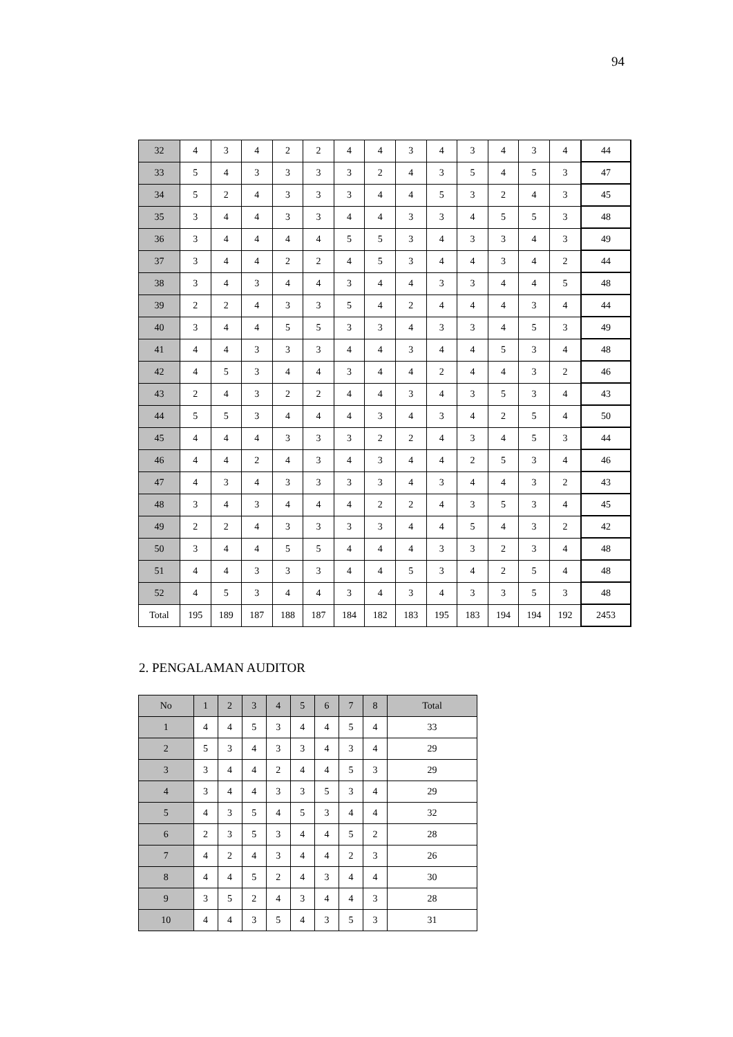94
| 32 | 4 | 3 | 4 | 2 | 2 | 4 | 4 | 3 | 4 | 3 | 4 | 3 | 4 | 44 |
| 33 | 5 | 4 | 3 | 3 | 3 | 3 | 2 | 4 | 3 | 5 | 4 | 5 | 3 | 47 |
| 34 | 5 | 2 | 4 | 3 | 3 | 3 | 4 | 4 | 5 | 3 | 2 | 4 | 3 | 45 |
| 35 | 3 | 4 | 4 | 3 | 3 | 4 | 4 | 3 | 3 | 4 | 5 | 5 | 3 | 48 |
| 36 | 3 | 4 | 4 | 4 | 4 | 5 | 5 | 3 | 4 | 3 | 3 | 4 | 3 | 49 |
| 37 | 3 | 4 | 4 | 2 | 2 | 4 | 5 | 3 | 4 | 4 | 3 | 4 | 2 | 44 |
| 38 | 3 | 4 | 3 | 4 | 4 | 3 | 4 | 4 | 3 | 3 | 4 | 4 | 5 | 48 |
| 39 | 2 | 2 | 4 | 3 | 3 | 5 | 4 | 2 | 4 | 4 | 4 | 3 | 4 | 44 |
| 40 | 3 | 4 | 4 | 5 | 5 | 3 | 3 | 4 | 3 | 3 | 4 | 5 | 3 | 49 |
| 41 | 4 | 4 | 3 | 3 | 3 | 4 | 4 | 3 | 4 | 4 | 5 | 3 | 4 | 48 |
| 42 | 4 | 5 | 3 | 4 | 4 | 3 | 4 | 4 | 2 | 4 | 4 | 3 | 2 | 46 |
| 43 | 2 | 4 | 3 | 2 | 2 | 4 | 4 | 3 | 4 | 3 | 5 | 3 | 4 | 43 |
| 44 | 5 | 5 | 3 | 4 | 4 | 4 | 3 | 4 | 3 | 4 | 2 | 5 | 4 | 50 |
| 45 | 4 | 4 | 4 | 3 | 3 | 3 | 2 | 2 | 4 | 3 | 4 | 5 | 3 | 44 |
| 46 | 4 | 4 | 2 | 4 | 3 | 4 | 3 | 4 | 4 | 2 | 5 | 3 | 4 | 46 |
| 47 | 4 | 3 | 4 | 3 | 3 | 3 | 3 | 4 | 3 | 4 | 4 | 3 | 2 | 43 |
| 48 | 3 | 4 | 3 | 4 | 4 | 4 | 2 | 2 | 4 | 3 | 5 | 3 | 4 | 45 |
| 49 | 2 | 2 | 4 | 3 | 3 | 3 | 3 | 4 | 4 | 5 | 4 | 3 | 2 | 42 |
| 50 | 3 | 4 | 4 | 5 | 5 | 4 | 4 | 4 | 3 | 3 | 2 | 3 | 4 | 48 |
| 51 | 4 | 4 | 3 | 3 | 3 | 4 | 4 | 5 | 3 | 4 | 2 | 5 | 4 | 48 |
| 52 | 4 | 5 | 3 | 4 | 4 | 3 | 4 | 3 | 4 | 3 | 3 | 5 | 3 | 48 |
| Total | 195 | 189 | 187 | 188 | 187 | 184 | 182 | 183 | 195 | 183 | 194 | 194 | 192 | 2453 |
2. PENGALAMAN AUDITOR
| No | 1 | 2 | 3 | 4 | 5 | 6 | 7 | 8 | Total |
| --- | --- | --- | --- | --- | --- | --- | --- | --- | --- |
| 1 | 4 | 4 | 5 | 3 | 4 | 4 | 5 | 4 | 33 |
| 2 | 5 | 3 | 4 | 3 | 3 | 4 | 3 | 4 | 29 |
| 3 | 3 | 4 | 4 | 2 | 4 | 4 | 5 | 3 | 29 |
| 4 | 3 | 4 | 4 | 3 | 3 | 5 | 3 | 4 | 29 |
| 5 | 4 | 3 | 5 | 4 | 5 | 3 | 4 | 4 | 32 |
| 6 | 2 | 3 | 5 | 3 | 4 | 4 | 5 | 2 | 28 |
| 7 | 4 | 2 | 4 | 3 | 4 | 4 | 2 | 3 | 26 |
| 8 | 4 | 4 | 5 | 2 | 4 | 3 | 4 | 4 | 30 |
| 9 | 3 | 5 | 2 | 4 | 3 | 4 | 4 | 3 | 28 |
| 10 | 4 | 4 | 3 | 5 | 4 | 3 | 5 | 3 | 31 |